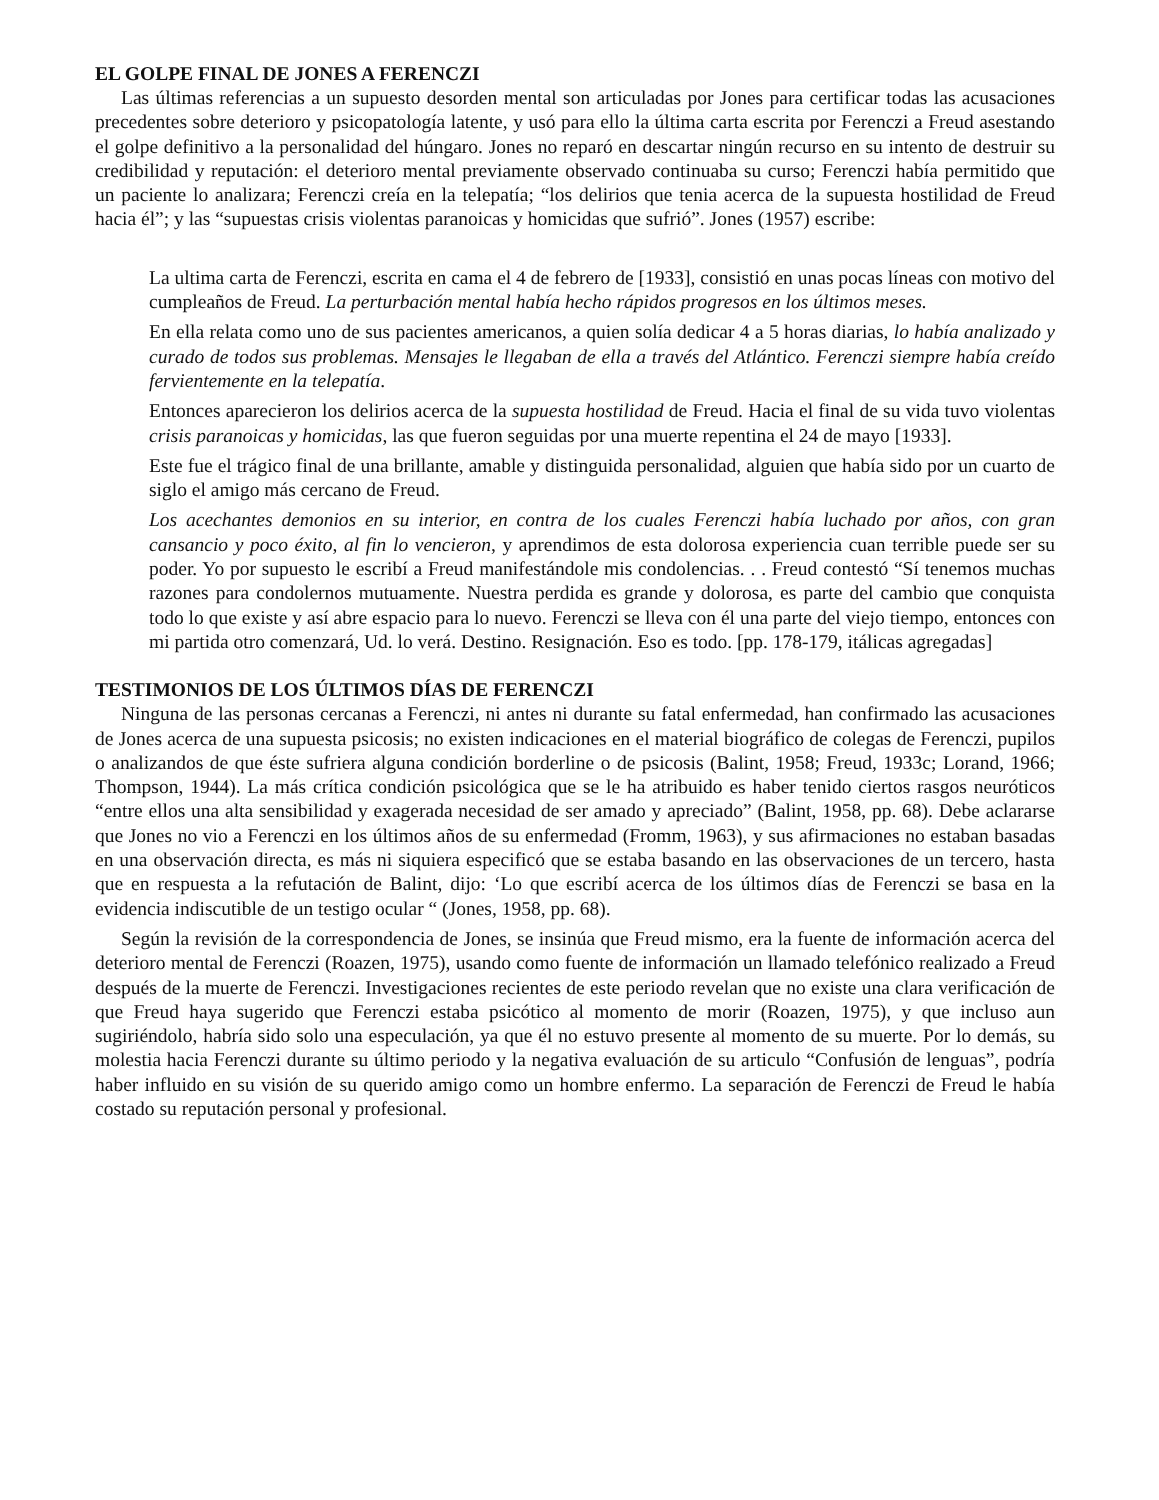EL GOLPE FINAL DE JONES A FERENCZI
Las últimas referencias a un supuesto desorden mental son articuladas por Jones para certificar todas las acusaciones precedentes sobre deterioro y psicopatología latente, y usó para ello la última carta escrita por Ferenczi a Freud asestando el golpe definitivo a la personalidad del húngaro. Jones no reparó en descartar ningún recurso en su intento de destruir su credibilidad y reputación: el deterioro mental previamente observado continuaba su curso; Ferenczi había permitido que un paciente lo analizara; Ferenczi creía en la telepatía; “los delirios que tenia acerca de la supuesta hostilidad de Freud hacia él”; y las “supuestas crisis violentas paranoicas y homicidas que sufrió”. Jones (1957) escribe:
La ultima carta de Ferenczi, escrita en cama el 4 de febrero de [1933], consistió en unas pocas líneas con motivo del cumpleaños de Freud. La perturbación mental había hecho rápidos progresos en los últimos meses.
En ella relata como uno de sus pacientes americanos, a quien solía dedicar 4 a 5 horas diarias, lo había analizado y curado de todos sus problemas. Mensajes le llegaban de ella a través del Atlántico. Ferenczi siempre había creído fervientemente en la telepatía.
Entonces aparecieron los delirios acerca de la supuesta hostilidad de Freud. Hacia el final de su vida tuvo violentas crisis paranoicas y homicidas, las que fueron seguidas por una muerte repentina el 24 de mayo [1933].
Este fue el trágico final de una brillante, amable y distinguida personalidad, alguien que había sido por un cuarto de siglo el amigo más cercano de Freud.
Los acechantes demonios en su interior, en contra de los cuales Ferenczi había luchado por años, con gran cansancio y poco éxito, al fin lo vencieron, y aprendimos de esta dolorosa experiencia cuan terrible puede ser su poder. Yo por supuesto le escribí a Freud manifestándole mis condolencias. . . Freud contestó “Sí tenemos muchas razones para condolernos mutuamente. Nuestra perdida es grande y dolorosa, es parte del cambio que conquista todo lo que existe y así abre espacio para lo nuevo. Ferenczi se lleva con él una parte del viejo tiempo, entonces con mi partida otro comenzará, Ud. lo verá. Destino. Resignación. Eso es todo. [pp. 178-179, itálicas agregadas]
TESTIMONIOS DE LOS ÚLTIMOS DÍAS DE FERENCZI
Ninguna de las personas cercanas a Ferenczi, ni antes ni durante su fatal enfermedad, han confirmado las acusaciones de Jones acerca de una supuesta psicosis; no existen indicaciones en el material biográfico de colegas de Ferenczi, pupilos o analizandos de que éste sufriera alguna condición borderline o de psicosis (Balint, 1958; Freud, 1933c; Lorand, 1966; Thompson, 1944). La más crítica condición psicológica que se le ha atribuido es haber tenido ciertos rasgos neuróticos “entre ellos una alta sensibilidad y exagerada necesidad de ser amado y apreciado” (Balint, 1958, pp. 68). Debe aclararse que Jones no vio a Ferenczi en los últimos años de su enfermedad (Fromm, 1963), y sus afirmaciones no estaban basadas en una observación directa, es más ni siquiera especificó que se estaba basando en las observaciones de un tercero, hasta que en respuesta a la refutación de Balint, dijo: ‘Lo que escribí acerca de los últimos días de Ferenczi se basa en la evidencia indiscutible de un testigo ocular “ (Jones, 1958, pp. 68).
Según la revisión de la correspondencia de Jones, se insinúa que Freud mismo, era la fuente de información acerca del deterioro mental de Ferenczi (Roazen, 1975), usando como fuente de información un llamado telefónico realizado a Freud después de la muerte de Ferenczi. Investigaciones recientes de este periodo revelan que no existe una clara verificación de que Freud haya sugerido que Ferenczi estaba psicótico al momento de morir (Roazen, 1975), y que incluso aun sugiriéndolo, habría sido solo una especulación, ya que él no estuvo presente al momento de su muerte. Por lo demás, su molestia hacia Ferenczi durante su último periodo y la negativa evaluación de su articulo “Confusión de lenguas”, podría haber influido en su visión de su querido amigo como un hombre enfermo. La separación de Ferenczi de Freud le había costado su reputación personal y profesional.